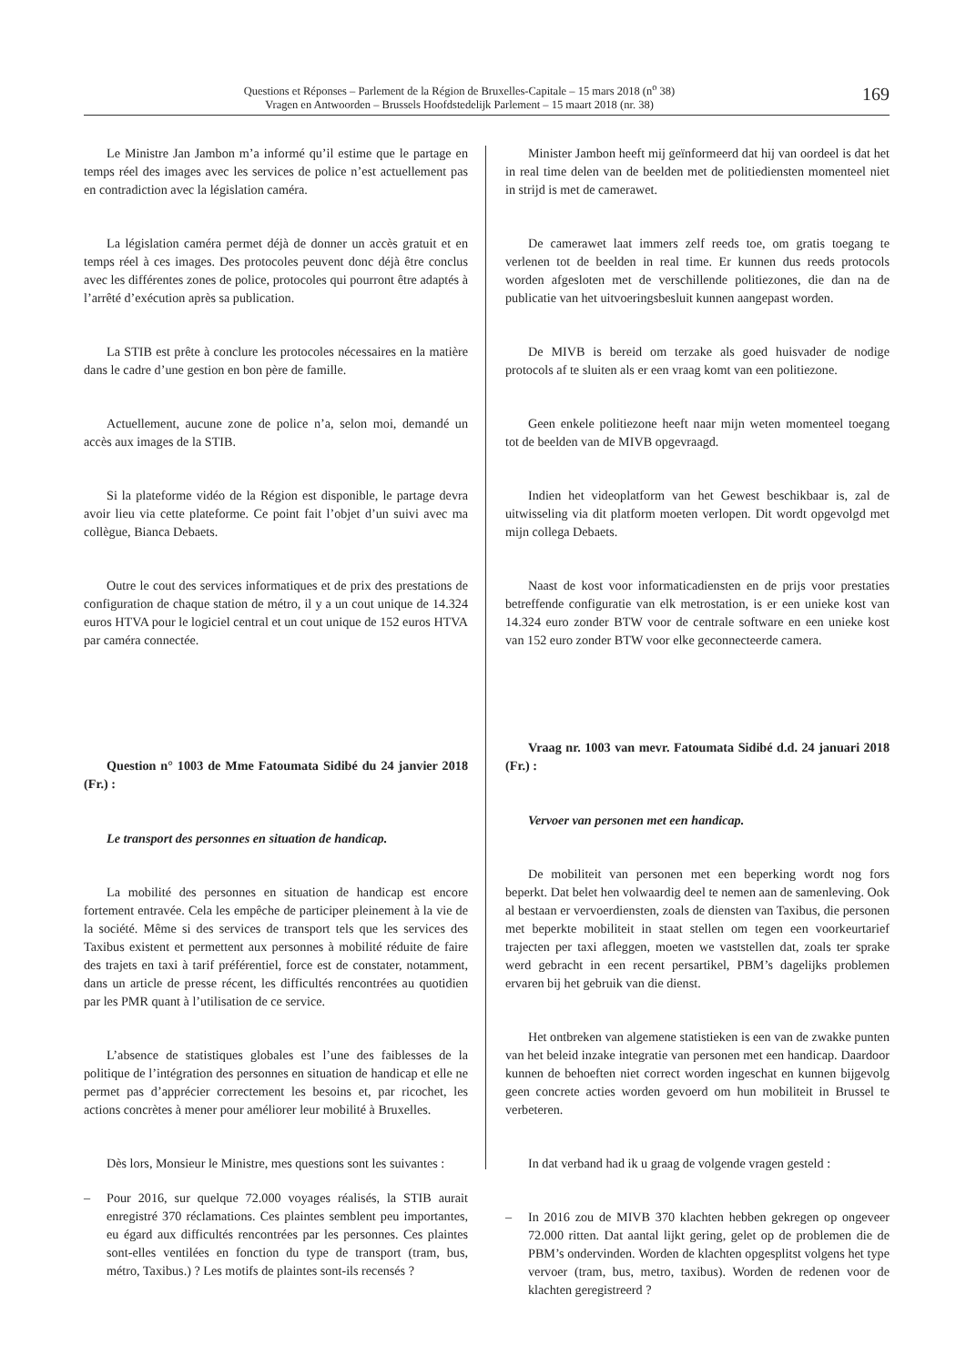Questions et Réponses – Parlement de la Région de Bruxelles-Capitale – 15 mars 2018 (n<sup>o</sup> 38)
Vragen en Antwoorden – Brussels Hoofdstedelijk Parlement – 15 maart 2018 (nr. 38)
169
Le Ministre Jan Jambon m’a informé qu’il estime que le partage en temps réel des images avec les services de police n’est actuellement pas en contradiction avec la législation caméra.
La législation caméra permet déjà de donner un accès gratuit et en temps réel à ces images. Des protocoles peuvent donc déjà être conclus avec les différentes zones de police, protocoles qui pourront être adaptés à l’arrêté d’exécution après sa publication.
La STIB est prête à conclure les protocoles nécessaires en la matière dans le cadre d’une gestion en bon père de famille.
Actuellement, aucune zone de police n’a, selon moi, demandé un accès aux images de la STIB.
Si la plateforme vidéo de la Région est disponible, le partage devra avoir lieu via cette plateforme. Ce point fait l’objet d’un suivi avec ma collègue, Bianca Debaets.
Outre le cout des services informatiques et de prix des prestations de configuration de chaque station de métro, il y a un cout unique de 14.324 euros HTVA pour le logiciel central et un cout unique de 152 euros HTVA par caméra connectée.
Question n° 1003 de Mme Fatoumata Sidibé du 24 janvier 2018 (Fr.) :
Le transport des personnes en situation de handicap.
La mobilité des personnes en situation de handicap est encore fortement entravée. Cela les empêche de participer pleinement à la vie de la société. Même si des services de transport tels que les services des Taxibus existent et permettent aux personnes à mobilité réduite de faire des trajets en taxi à tarif préférentiel, force est de constater, notamment, dans un article de presse récent, les difficultés rencontrées au quotidien par les PMR quant à l’utilisation de ce service.
L’absence de statistiques globales est l’une des faiblesses de la politique de l’intégration des personnes en situation de handicap et elle ne permet pas d’apprécier correctement les besoins et, par ricochet, les actions concrètes à mener pour améliorer leur mobilité à Bruxelles.
Dès lors, Monsieur le Ministre, mes questions sont les suivantes :
– Pour 2016, sur quelque 72.000 voyages réalisés, la STIB aurait enregistré 370 réclamations. Ces plaintes semblent peu importantes, eu égard aux difficultés rencontrées par les personnes. Ces plaintes sont-elles ventilées en fonction du type de transport (tram, bus, métro, Taxibus.) ? Les motifs de plaintes sont-ils recensés ?
Minister Jambon heeft mij geïnformeerd dat hij van oordeel is dat het in real time delen van de beelden met de politiediensten momenteel niet in strijd is met de camerawet.
De camerawet laat immers zelf reeds toe, om gratis toegang te verlenen tot de beelden in real time. Er kunnen dus reeds protocols worden afgesloten met de verschillende politiezones, die dan na de publicatie van het uitvoeringsbesluit kunnen aangepast worden.
De MIVB is bereid om terzake als goed huisvader de nodige protocols af te sluiten als er een vraag komt van een politiezone.
Geen enkele politiezone heeft naar mijn weten momenteel toegang tot de beelden van de MIVB opgevraagd.
Indien het videoplatform van het Gewest beschikbaar is, zal de uitwisseling via dit platform moeten verlopen. Dit wordt opgevolgd met mijn collega Debaets.
Naast de kost voor informaticadiensten en de prijs voor prestaties betreffende configuratie van elk metrostation, is er een unieke kost van 14.324 euro zonder BTW voor de centrale software en een unieke kost van 152 euro zonder BTW voor elke geconnecteerde camera.
Vraag nr. 1003 van mevr. Fatoumata Sidibé d.d. 24 januari 2018 (Fr.) :
Vervoer van personen met een handicap.
De mobiliteit van personen met een beperking wordt nog fors beperkt. Dat belet hen volwaardig deel te nemen aan de samenleving. Ook al bestaan er vervoerdiensten, zoals de diensten van Taxibus, die personen met beperkte mobiliteit in staat stellen om tegen een voorkeurtarief trajecten per taxi afleggen, moeten we vaststellen dat, zoals ter sprake werd gebracht in een recent persartikel, PBM’s dagelijks problemen ervaren bij het gebruik van die dienst.
Het ontbreken van algemene statistieken is een van de zwakke punten van het beleid inzake integratie van personen met een handicap. Daardoor kunnen de behoeften niet correct worden ingeschat en kunnen bijgevolg geen concrete acties worden gevoerd om hun mobiliteit in Brussel te verbeteren.
In dat verband had ik u graag de volgende vragen gesteld :
– In 2016 zou de MIVB 370 klachten hebben gekregen op ongeveer 72.000 ritten. Dat aantal lijkt gering, gelet op de problemen die de PBM’s ondervinden. Worden de klachten opgesplitst volgens het type vervoer (tram, bus, metro, taxibus). Worden de redenen voor de klachten geregistreerd ?